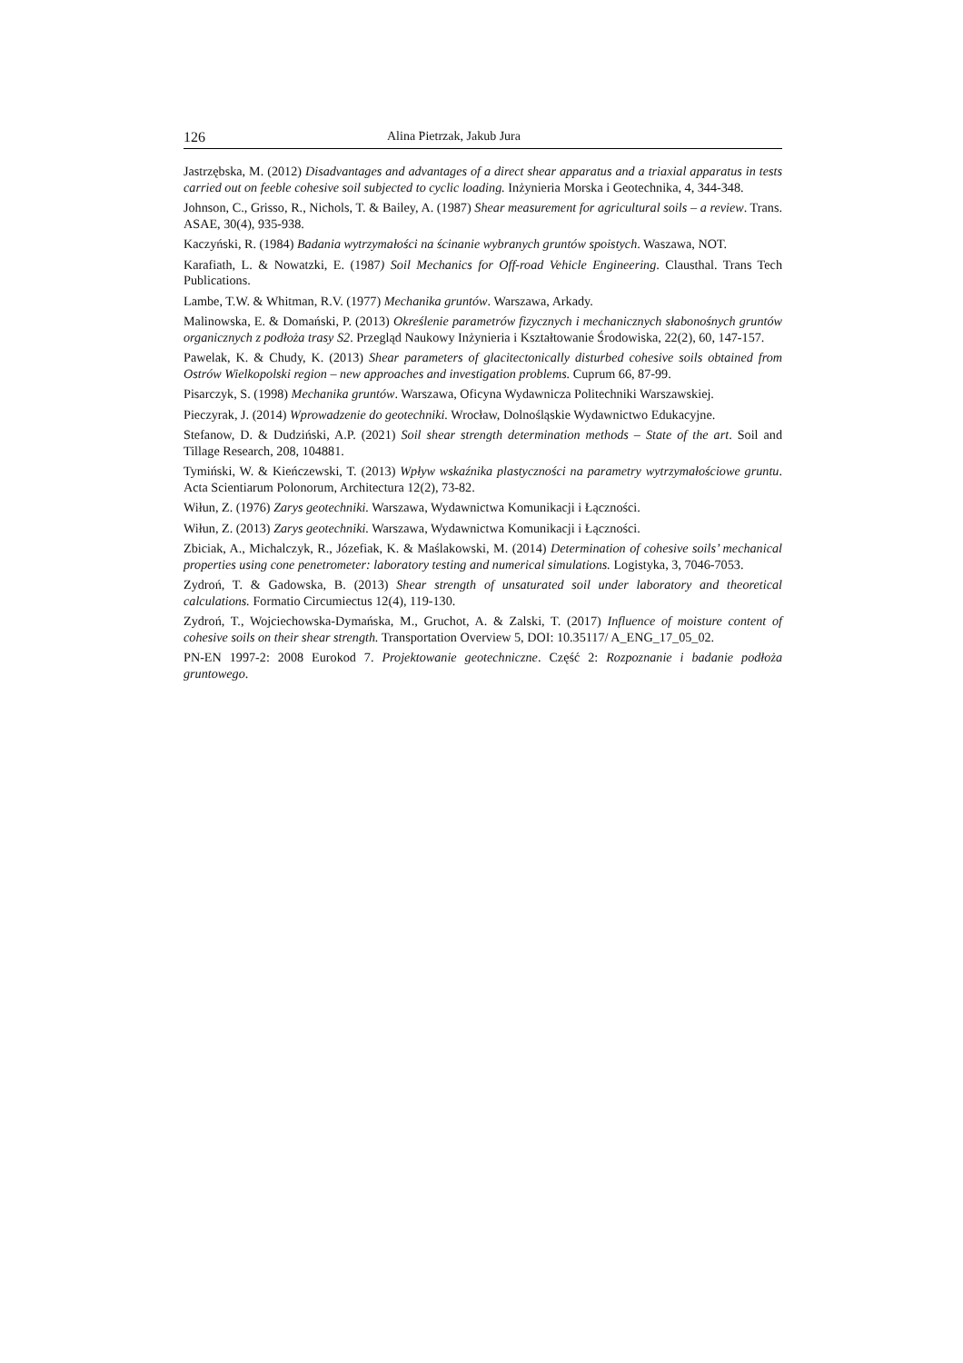126 Alina Pietrzak, Jakub Jura
Jastrzębska, M. (2012) Disadvantages and advantages of a direct shear apparatus and a triaxial apparatus in tests carried out on feeble cohesive soil subjected to cyclic loading. Inżynieria Morska i Geotechnika, 4, 344-348.
Johnson, C., Grisso, R., Nichols, T. & Bailey, A. (1987) Shear measurement for agricultural soils – a review. Trans. ASAE, 30(4), 935-938.
Kaczyński, R. (1984) Badania wytrzymałości na ścinanie wybranych gruntów spoistych. Waszawa, NOT.
Karafiath, L. & Nowatzki, E. (1987) Soil Mechanics for Off-road Vehicle Engineering. Clausthal. Trans Tech Publications.
Lambe, T.W. & Whitman, R.V. (1977) Mechanika gruntów. Warszawa, Arkady.
Malinowska, E. & Domański, P. (2013) Określenie parametrów fizycznych i mechanicznych słabonośnych gruntów organicznych z podłoża trasy S2. Przegląd Naukowy Inżynieria i Kształtowanie Środowiska, 22(2), 60, 147-157.
Pawelak, K. & Chudy, K. (2013) Shear parameters of glacitectonically disturbed cohesive soils obtained from Ostrów Wielkopolski region – new approaches and investigation problems. Cuprum 66, 87-99.
Pisarczyk, S. (1998) Mechanika gruntów. Warszawa, Oficyna Wydawnicza Politechniki Warszawskiej.
Pieczyrak, J. (2014) Wprowadzenie do geotechniki. Wrocław, Dolnośląskie Wydawnictwo Edukacyjne.
Stefanow, D. & Dudziński, A.P. (2021) Soil shear strength determination methods – State of the art. Soil and Tillage Research, 208, 104881.
Tymiński, W. & Kieńczewski, T. (2013) Wpływ wskaźnika plastyczności na parametry wytrzymałościowe gruntu. Acta Scientiarum Polonorum, Architectura 12(2), 73-82.
Wiłun, Z. (1976) Zarys geotechniki. Warszawa, Wydawnictwa Komunikacji i Łączności.
Wiłun, Z. (2013) Zarys geotechniki. Warszawa, Wydawnictwa Komunikacji i Łączności.
Zbiciak, A., Michalczyk, R., Józefiak, K. & Maślakowski, M. (2014) Determination of cohesive soils’ mechanical properties using cone penetrometer: laboratory testing and numerical simulations. Logistyka, 3, 7046-7053.
Zydroń, T. & Gadowska, B. (2013) Shear strength of unsaturated soil under laboratory and theoretical calculations. Formatio Circumiectus 12(4), 119-130.
Zydroń, T., Wojciechowska-Dymańska, M., Gruchot, A. & Zalski, T. (2017) Influence of moisture content of cohesive soils on their shear strength. Transportation Overview 5, DOI: 10.35117/ A_ENG_17_05_02.
PN-EN 1997-2: 2008 Eurokod 7. Projektowanie geotechniczne. Część 2: Rozpoznanie i badanie podłoża gruntowego.